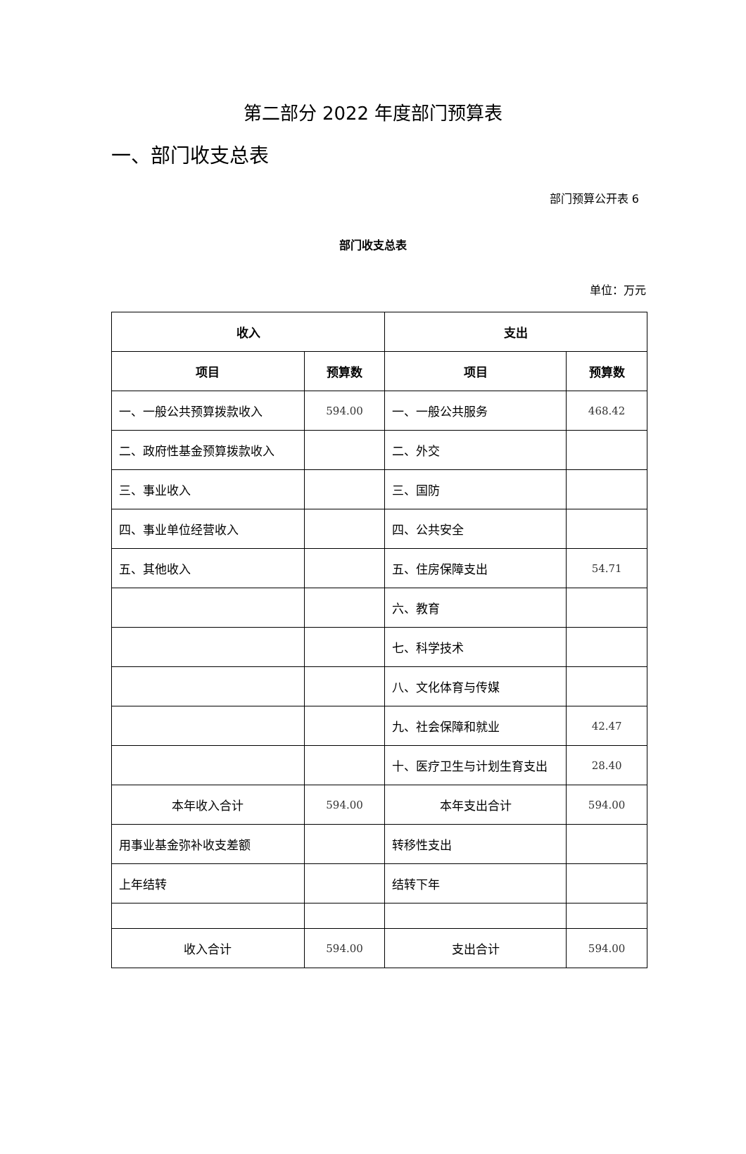第二部分 2022 年度部门预算表
一、部门收支总表
部门预算公开表 6
部门收支总表
单位：万元
| 收入 | | 支出 | |
| --- | --- | --- | --- |
| 项目 | 预算数 | 项目 | 预算数 |
| 一、一般公共预算拨款收入 | 594.00 | 一、一般公共服务 | 468.42 |
| 二、政府性基金预算拨款收入 | | 二、外交 | |
| 三、事业收入 | | 三、国防 | |
| 四、事业单位经营收入 | | 四、公共安全 | |
| 五、其他收入 | | 五、住房保障支出 | 54.71 |
| | | 六、教育 | |
| | | 七、科学技术 | |
| | | 八、文化体育与传媒 | |
| | | 九、社会保障和就业 | 42.47 |
| | | 十、医疗卫生与计划生育支出 | 28.40 |
| 本年收入合计 | 594.00 | 本年支出合计 | 594.00 |
| 用事业基金弥补收支差额 | | 转移性支出 | |
| 上年结转 | | 结转下年 | |
| 收入合计 | 594.00 | 支出合计 | 594.00 |